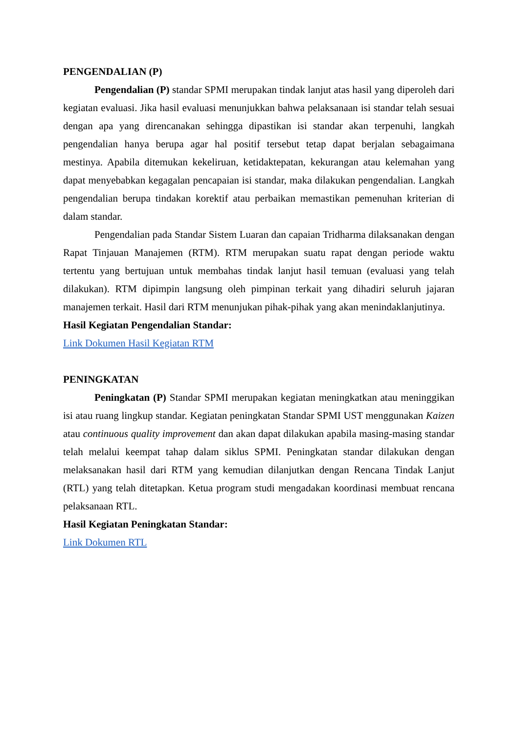PENGENDALIAN (P)
Pengendalian (P) standar SPMI merupakan tindak lanjut atas hasil yang diperoleh dari kegiatan evaluasi. Jika hasil evaluasi menunjukkan bahwa pelaksanaan isi standar telah sesuai dengan apa yang direncanakan sehingga dipastikan isi standar akan terpenuhi, langkah pengendalian hanya berupa agar hal positif tersebut tetap dapat berjalan sebagaimana mestinya. Apabila ditemukan kekeliruan, ketidaktepatan, kekurangan atau kelemahan yang dapat menyebabkan kegagalan pencapaian isi standar, maka dilakukan pengendalian. Langkah pengendalian berupa tindakan korektif atau perbaikan memastikan pemenuhan kriterian di dalam standar.
Pengendalian pada Standar Sistem Luaran dan capaian Tridharma dilaksanakan dengan Rapat Tinjauan Manajemen (RTM). RTM merupakan suatu rapat dengan periode waktu tertentu yang bertujuan untuk membahas tindak lanjut hasil temuan (evaluasi yang telah dilakukan). RTM dipimpin langsung oleh pimpinan terkait yang dihadiri seluruh jajaran manajemen terkait. Hasil dari RTM menunjukan pihak-pihak yang akan menindaklanjutinya.
Hasil Kegiatan Pengendalian Standar:
Link Dokumen Hasil Kegiatan RTM
PENINGKATAN
Peningkatan (P) Standar SPMI merupakan kegiatan meningkatkan atau meninggikan isi atau ruang lingkup standar. Kegiatan peningkatan Standar SPMI UST menggunakan Kaizen atau continuous quality improvement dan akan dapat dilakukan apabila masing-masing standar telah melalui keempat tahap dalam siklus SPMI. Peningkatan standar dilakukan dengan melaksanakan hasil dari RTM yang kemudian dilanjutkan dengan Rencana Tindak Lanjut (RTL) yang telah ditetapkan. Ketua program studi mengadakan koordinasi membuat rencana pelaksanaan RTL.
Hasil Kegiatan Peningkatan Standar:
Link Dokumen RTL